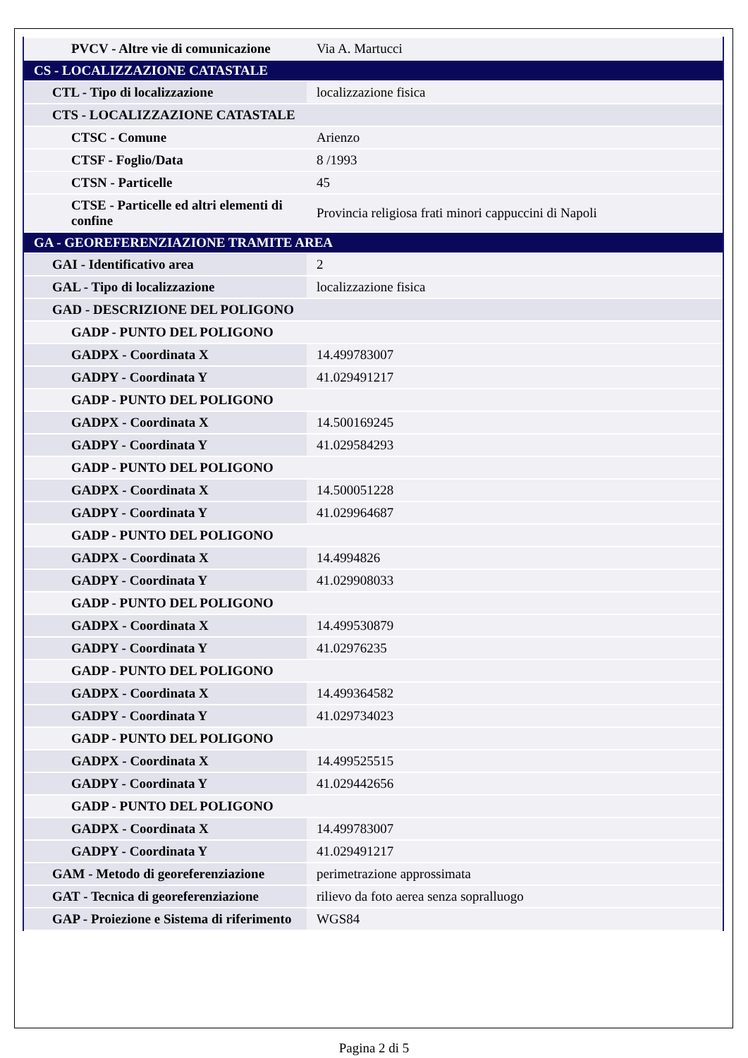| PVCV - Altre vie di comunicazione | Via A. Martucci |
| CS - LOCALIZZAZIONE CATASTALE | |
| CTL - Tipo di localizzazione | localizzazione fisica |
| CTS - LOCALIZZAZIONE CATASTALE | |
| CTSC - Comune | Arienzo |
| CTSF - Foglio/Data | 8 /1993 |
| CTSN - Particelle | 45 |
| CTSE - Particelle ed altri elementi di confine | Provincia religiosa frati minori cappuccini di Napoli |
| GA - GEOREFERENZIAZIONE TRAMITE AREA | |
| GAI - Identificativo area | 2 |
| GAL - Tipo di localizzazione | localizzazione fisica |
| GAD - DESCRIZIONE DEL POLIGONO | |
| GADP - PUNTO DEL POLIGONO | |
| GADPX - Coordinata X | 14.499783007 |
| GADPY - Coordinata Y | 41.029491217 |
| GADP - PUNTO DEL POLIGONO | |
| GADPX - Coordinata X | 14.500169245 |
| GADPY - Coordinata Y | 41.029584293 |
| GADP - PUNTO DEL POLIGONO | |
| GADPX - Coordinata X | 14.500051228 |
| GADPY - Coordinata Y | 41.029964687 |
| GADP - PUNTO DEL POLIGONO | |
| GADPX - Coordinata X | 14.4994826 |
| GADPY - Coordinata Y | 41.029908033 |
| GADP - PUNTO DEL POLIGONO | |
| GADPX - Coordinata X | 14.499530879 |
| GADPY - Coordinata Y | 41.02976235 |
| GADP - PUNTO DEL POLIGONO | |
| GADPX - Coordinata X | 14.499364582 |
| GADPY - Coordinata Y | 41.029734023 |
| GADP - PUNTO DEL POLIGONO | |
| GADPX - Coordinata X | 14.499525515 |
| GADPY - Coordinata Y | 41.029442656 |
| GADP - PUNTO DEL POLIGONO | |
| GADPX - Coordinata X | 14.499783007 |
| GADPY - Coordinata Y | 41.029491217 |
| GAM - Metodo di georeferenziazione | perimetrazione approssimata |
| GAT - Tecnica di georeferenziazione | rilievo da foto aerea senza sopralluogo |
| GAP - Proiezione e Sistema di riferimento | WGS84 |
Pagina 2 di 5